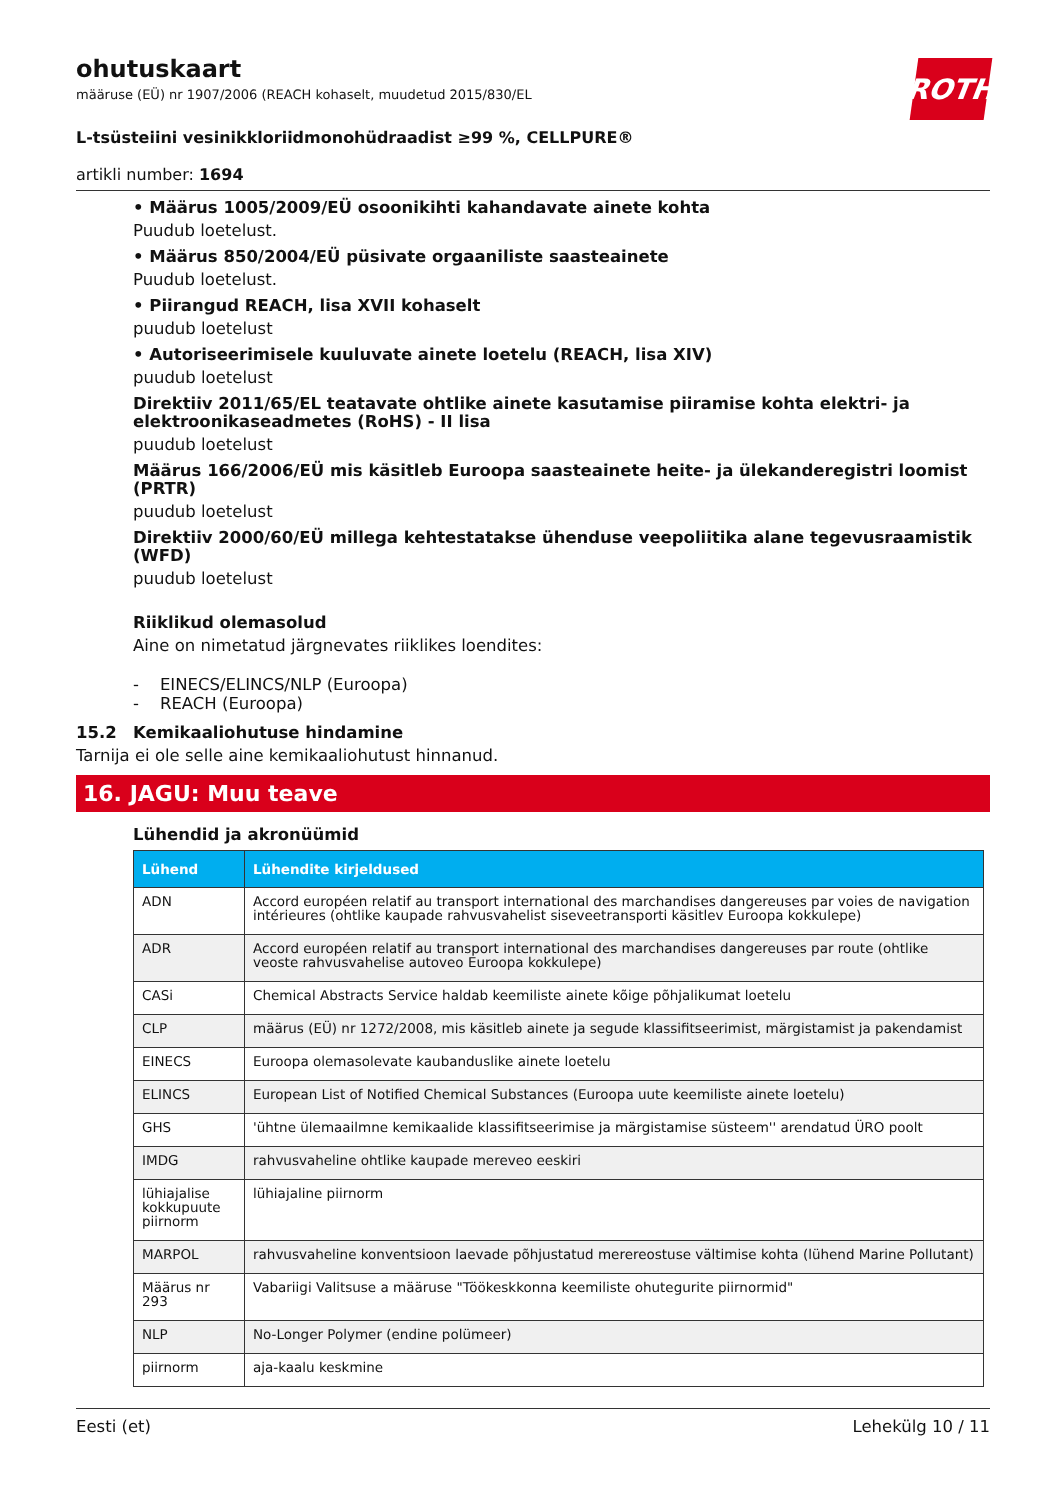ohutuskaart
määruse (EÜ) nr 1907/2006 (REACH kohaselt, muudetud 2015/830/EL
ROTH
L-tsüsteiini vesinikkloriidmonohüdraadist ≥99 %, CELLPURE®
artikli number: 1694
• Määrus 1005/2009/EÜ osoonikihti kahandavate ainete kohta
Puudub loetelust.
• Määrus 850/2004/EÜ püsivate orgaaniliste saasteainete
Puudub loetelust.
• Piirangud REACH, lisa XVII kohaselt
puudub loetelust
• Autoriseerimisele kuuluvate ainete loetelu (REACH, lisa XIV)
puudub loetelust
Direktiiv 2011/65/EL teatavate ohtlike ainete kasutamise piiramise kohta elektri- ja elektroonikaseadmetes (RoHS) - II lisa
puudub loetelust
Määrus 166/2006/EÜ mis käsitleb Euroopa saasteainete heite- ja ülekanderegistri loomist (PRTR)
puudub loetelust
Direktiiv 2000/60/EÜ millega kehtestatakse ühenduse veepoliitika alane tegevusraamistik (WFD)
puudub loetelust
Riiklikud olemasolud
Aine on nimetatud järgnevates riiklikes loendites:
- EINECS/ELINCS/NLP (Euroopa)
- REACH (Euroopa)
15.2 Kemikaaliohutuse hindamine
Tarnija ei ole selle aine kemikaaliohutust hinnanud.
16. JAGU: Muu teave
Lühendid ja akronüümid
| Lühend | Lühendite kirjeldused |
| --- | --- |
| ADN | Accord européen relatif au transport international des marchandises dangereuses par voies de navigation intérieures (ohtlike kaupade rahvusvahelist siseveetransporti käsitlev Euroopa kokkulepe) |
| ADR | Accord européen relatif au transport international des marchandises dangereuses par route (ohtlike veoste rahvusvahelise autoveo Euroopa kokkulepe) |
| CASi | Chemical Abstracts Service haldab keemiliste ainete kõige põhjalikumat loetelu |
| CLP | määrus (EÜ) nr 1272/2008, mis käsitleb ainete ja segude klassifitseerimist, märgistamist ja pakendamist |
| EINECS | Euroopa olemasolevate kaubanduslike ainete loetelu |
| ELINCS | European List of Notified Chemical Substances (Euroopa uute keemiliste ainete loetelu) |
| GHS | 'ühtne ülemaailmne kemikaalide klassifitseerimise ja märgistamise süsteem'' arendatud ÜRO poolt |
| IMDG | rahvusvaheline ohtlike kaupade mereveo eeskiri |
| lühiajalise kokkupuute piirnorm | lühiajaline piirnorm |
| MARPOL | rahvusvaheline konventsioon laevade põhjustatud merereostuse vältimise kohta (lühend Marine Pollutant) |
| Määrus nr 293 | Vabariigi Valitsuse a määruse "Töökeskkonna keemiliste ohutegurite piirnormid" |
| NLP | No-Longer Polymer (endine polümeer) |
| piirnorm | aja-kaalu keskmine |
Eesti (et) Lehekülg 10 / 11